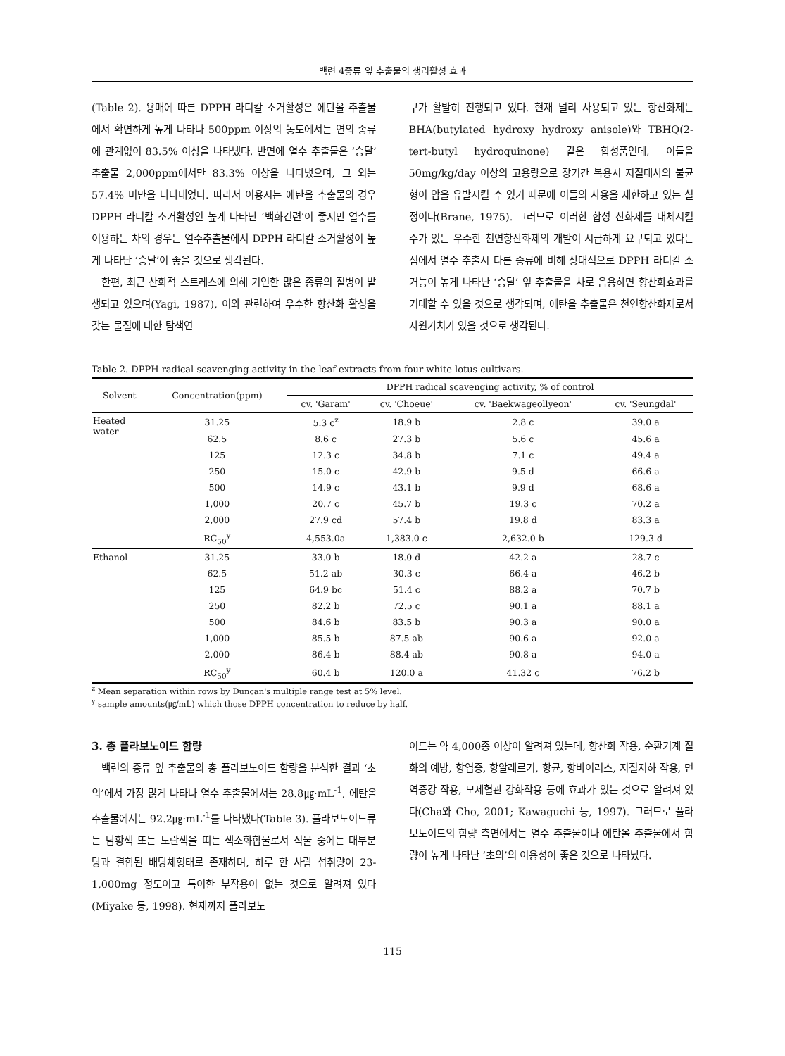백련 4종류 잎 추출물의 생리활성 효과
(Table 2). 용매에 따른 DPPH 라디칼 소거활성은 에탄올 추출물에서 확연하게 높게 나타나 500ppm 이상의 농도에서는 연의 종류에 관계없이 83.5% 이상을 나타냈다. 반면에 열수 추출물은 ‘승달’ 추출물 2,000ppm에서만 83.3% 이상을 나타냈으며, 그 외는 57.4% 미만을 나타내었다. 따라서 이용시는 에탄올 추출물의 경우 DPPH 라디칼 소거활성인 높게 나타난 ‘백화건련’이 좋지만 열수를 이용하는 차의 경우는 열수추출물에서 DPPH 라디칼 소거활성이 높게 나타난 ‘승달’이 좋을 것으로 생각된다.
한편, 최근 산화적 스트레스에 의해 기인한 많은 종류의 질병이 발생되고 있으며(Yagi, 1987), 이와 관련하여 우수한 항산화 활성을 갖는 물질에 대한 탐색연
구가 활발히 진행되고 있다. 현재 널리 사용되고 있는 항산화제는 BHA(butylated hydroxy hydroxy anisole)와 TBHQ(2-tert-butyl hydroquinone) 같은 합성품인데, 이들을 50mg/kg/day 이상의 고용량으로 장기간 복용시 지질대사의 불균형이 암을 유발시킬 수 있기 때문에 이들의 사용을 제한하고 있는 실정이다(Brane, 1975). 그러므로 이러한 합성 산화제를 대체시킬 수가 있는 우수한 천연항산화제의 개발이 시급하게 요구되고 있다는 점에서 열수 추출시 다른 종류에 비해 상대적으로 DPPH 라디칼 소거능이 높게 나타난 ‘승달’ 잎 추출물을 차로 음용하면 항산화효과를 기대할 수 있을 것으로 생각되며, 에탄올 추출물은 천연항산화제로서 자원가치가 있을 것으로 생각된다.
Table 2. DPPH radical scavenging activity in the leaf extracts from four white lotus cultivars.
| Solvent | Concentration(ppm) | DPPH radical scavenging activity, % of control | | | |
| --- | --- | --- | --- | --- | --- |
| | | cv. 'Garam' | cv. 'Choeue' | cv. 'Baekwageollyeon' | cv. 'Seungdal' |
| Heated water | 31.25 | 5.3 c<sup>z</sup> | 18.9 b | 2.8 c | 39.0 a |
| | 62.5 | 8.6 c | 27.3 b | 5.6 c | 45.6 a |
| | 125 | 12.3 c | 34.8 b | 7.1 c | 49.4 a |
| | 250 | 15.0 c | 42.9 b | 9.5 d | 66.6 a |
| | 500 | 14.9 c | 43.1 b | 9.9 d | 68.6 a |
| | 1,000 | 20.7 c | 45.7 b | 19.3 c | 70.2 a |
| | 2,000 | 27.9 cd | 57.4 b | 19.8 d | 83.3 a |
| | RC<sub>50</sub><sup>y</sup> | 4,553.0a | 1,383.0 c | 2,632.0 b | 129.3 d |
| Ethanol | 31.25 | 33.0 b | 18.0 d | 42.2 a | 28.7 c |
| | 62.5 | 51.2 ab | 30.3 c | 66.4 a | 46.2 b |
| | 125 | 64.9 bc | 51.4 c | 88.2 a | 70.7 b |
| | 250 | 82.2 b | 72.5 c | 90.1 a | 88.1 a |
| | 500 | 84.6 b | 83.5 b | 90.3 a | 90.0 a |
| | 1,000 | 85.5 b | 87.5 ab | 90.6 a | 92.0 a |
| | 2,000 | 86.4 b | 88.4 ab | 90.8 a | 94.0 a |
| | RC<sub>50</sub><sup>y</sup> | 60.4 b | 120.0 a | 41.32 c | 76.2 b |
<sup>z</sup> Mean separation within rows by Duncan's multiple range test at 5% level.
<sup>y</sup> sample amounts(㎍/mL) which those DPPH concentration to reduce by half.
3. 총 플라보노이드 함량
백련의 종류 잎 추출물의 총 플라보노이드 함량을 분석한 결과 ‘초의’에서 가장 많게 나타나 열수 추출물에서는 28.8㎍·mL<sup>-1</sup>, 에탄올 추출물에서는 92.2㎍·mL<sup>-1</sup>를 나타냈다(Table 3). 플라보노이드류는 담황색 또는 노란색을 띠는 색소화합물로서 식물 중에는 대부분 당과 결합된 배당체형태로 존재하며, 하루 한 사람 섭취량이 23-1,000mg 정도이고 특이한 부작용이 없는 것으로 알려져 있다(Miyake 등, 1998). 현재까지 플라보노
이드는 약 4,000종 이상이 알려져 있는데, 항산화 작용, 순환기계 질화의 예방, 항염증, 항알레르기, 항균, 항바이러스, 지질저하 작용, 면역증강 작용, 모세혈관 강화작용 등에 효과가 있는 것으로 알려져 있다(Cha와 Cho, 2001; Kawaguchi 등, 1997). 그러므로 플라보노이드의 함량 측면에서는 열수 추출물이나 에탄올 추출물에서 함량이 높게 나타난 ‘초의’의 이용성이 좋은 것으로 나타났다.
115